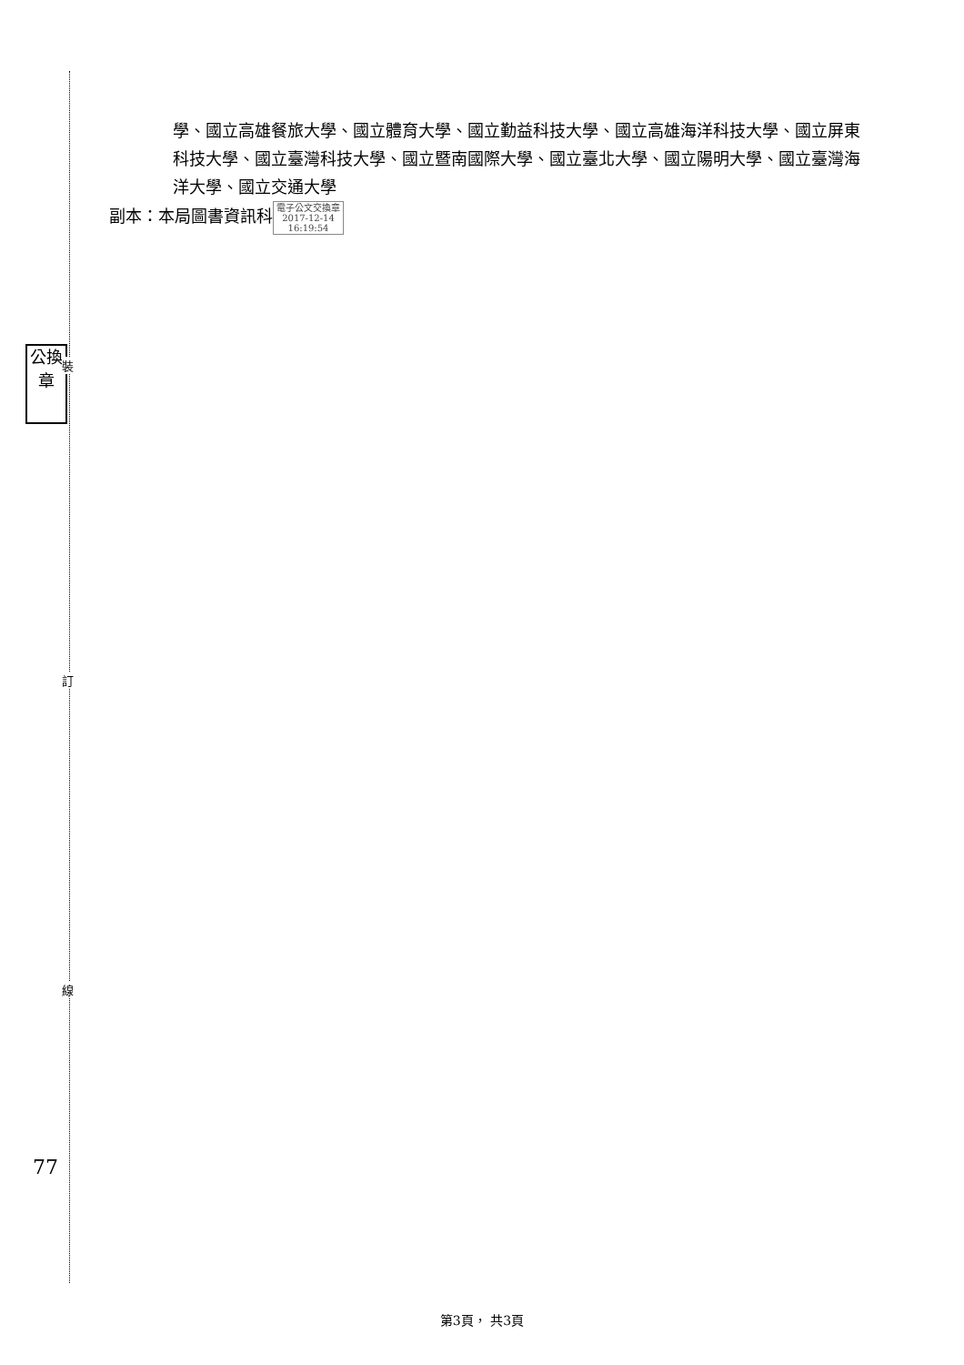學、國立高雄餐旅大學、國立體育大學、國立勤益科技大學、國立高雄海洋科技大學、國立屏東科技大學、國立臺灣科技大學、國立暨南國際大學、國立臺北大學、國立陽明大學、國立臺灣海洋大學、國立交通大學
副本：本局圖書資訊科 電子公文交換章
2017-12-14
16:19:54
公換章
裝
訂
線
77
第3頁， 共3頁